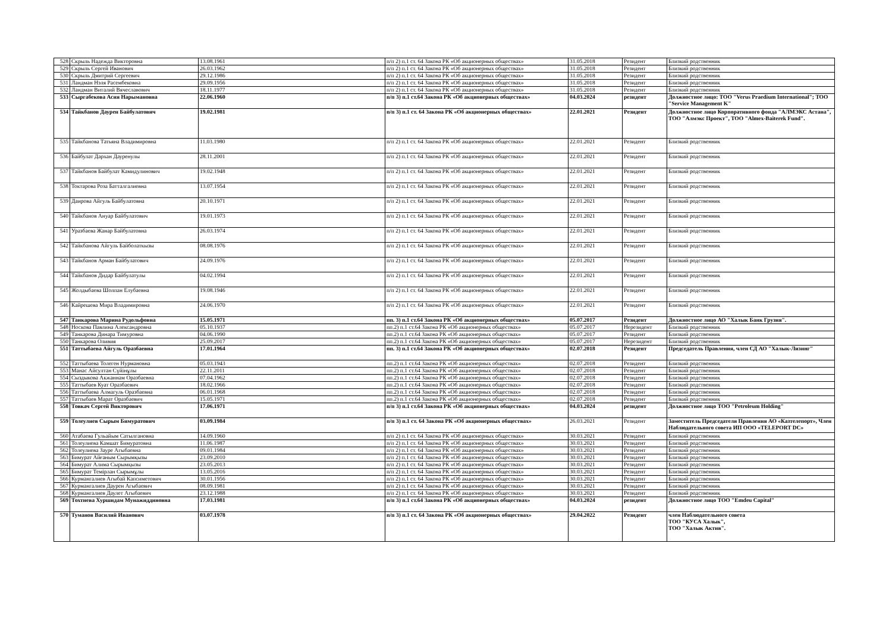| 528 | Скрыль Надежда Викторовна | 13.08.1961 | п/п 2) п.1 ст. 64 Закона РК «Об акционерных обществах» | 31.05.2018 | Резидент | Близкий родственник |
| 529 | Скрыль Сергей Иванович | 26.03.1962 | п/п 2) п.1 ст. 64 Закона РК «Об акционерных обществах» | 31.05.2018 | Резидент | Близкий родственник |
| 530 | Скрыль Дмитрий Сергеевич | 29.12.1986 | п/п 2) п.1 ст. 64 Закона РК «Об акционерных обществах» | 31.05.2018 | Резидент | Близкий родственник |
| 531 | Ландман Нэля Расембековна | 29.09.1956 | п/п 2) п.1 ст. 64 Закона РК «Об акционерных обществах» | 31.05.2018 | Резидент | Близкий родственник |
| 532 | Ландман Виталий Вячеславович | 18.11.1977 | п/п 2) п.1 ст. 64 Закона РК «Об акционерных обществах» | 31.05.2018 | Резидент | Близкий родственник |
| 533 | Сыргабекова Асия Нарымановна | 22.06.1960 | п/п 3) п.1 ст.64 Закона РК «Об акционерных обществах» | 04.03.2024 | резидент | Должностное лицо: ТОО "Verus Praedium International"; ТОО "Service Management K" |
| 534 | Тайкбанов Даурен Байбулатович | 19.02.1981 | п/п 3) п.1 ст. 64 Закона РК «Об акционерных обществах» | 22.01.2021 | Резидент | Должностное лицо Корпоративного фонда "АЛМЭКС Астана", ТОО "Алмэкс Проект", ТОО "Almex-Baiterek Fund". |
| 535 | Тайкбанова Татьяна Владимировна | 11.03.1980 | п/п 2) п.1 ст. 64 Закона РК «Об акционерных обществах» | 22.01.2021 | Резидент | Близкий родственник |
| 536 | Байбулат Дархан Дауренулы | 28.11.2001 | п/п 2) п.1 ст. 64 Закона РК «Об акционерных обществах» | 22.01.2021 | Резидент | Близкий родственник |
| 537 | Тайкбанов Байбулат Камидулинович | 19.02.1948 | п/п 2) п.1 ст. 64 Закона РК «Об акционерных обществах» | 22.01.2021 | Резидент | Близкий родственник |
| 538 | Токтарова Роза Батталгалиевна | 13.07.1954 | п/п 2) п.1 ст. 64 Закона РК «Об акционерных обществах» | 22.01.2021 | Резидент | Близкий родственник |
| 539 | Даирова Айгуль Байбулатовна | 20.10.1971 | п/п 2) п.1 ст. 64 Закона РК «Об акционерных обществах» | 22.01.2021 | Резидент | Близкий родственник |
| 540 | Тайкбанов Ануар Байбулатович | 19.01.1973 | п/п 2) п.1 ст. 64 Закона РК «Об акционерных обществах» | 22.01.2021 | Резидент | Близкий родственник |
| 541 | Уразбаева Жанар Байбулатовна | 26.03.1974 | п/п 2) п.1 ст. 64 Закона РК «Об акционерных обществах» | 22.01.2021 | Резидент | Близкий родственник |
| 542 | Тайкбанова Айгуль Байболаткызы | 08.08.1976 | п/п 2) п.1 ст. 64 Закона РК «Об акционерных обществах» | 22.01.2021 | Резидент | Близкий родственник |
| 543 | Тайкбанов Арман Байбулатович | 24.09.1976 | п/п 2) п.1 ст. 64 Закона РК «Об акционерных обществах» | 22.01.2021 | Резидент | Близкий родственник |
| 544 | Тайкбанов Дидар Байбулатулы | 04.02.1994 | п/п 2) п.1 ст. 64 Закона РК «Об акционерных обществах» | 22.01.2021 | Резидент | Близкий родственник |
| 545 | Жолдыбаева Шолпан Елубаевна | 19.08.1946 | п/п 2) п.1 ст. 64 Закона РК «Об акционерных обществах» | 22.01.2021 | Резидент | Близкий родственник |
| 546 | Кайрешева Мира Владимировна | 24.06.1970 | п/п 2) п.1 ст. 64 Закона РК «Об акционерных обществах» | 22.01.2021 | Резидент | Близкий родственник |
| 547 | Танкарова Марина Рудольфовна | 15.05.1971 | пп. 3) п.1 ст.64 Закона РК «Об акционерных обществах» | 05.07.2017 | Резидент | Должностное лицо АО "Халык Банк Грузия". |
| 548 | Носкова Павлина Александровна | 05.10.1937 | пп.2) п.1 ст.64 Закона РК «Об акционерных обществах» | 05.07.2017 | Нерезидент | Близкий родственник |
| 549 | Танкарова Динара Тимуровна | 04.06.1990 | пп.2) п.1 ст.64 Закона РК «Об акционерных обществах» | 05.07.2017 | Резидент | Близкий родственник |
| 550 | Танкарова Оливия | 25.09.2017 | пп.2) п.1 ст.64 Закона РК «Об акционерных обществах» | 05.07.2017 | Нерезидент | Близкий родственник |
| 551 | Таттыбаева Айгуль Оразбаевна | 17.01.1964 | пп. 3) п.1 ст.64 Закона РК «Об акционерных обществах» | 02.07.2018 | Резидент | Председатель Правления, член СД АО "Халык-Лизинг" |
| 552 | Таттыбаева Толеген Нурмановна | 05.03.1943 | пп.2) п.1 ст.64 Закона РК «Об акционерных обществах» | 02.07.2018 | Резидент | Близкий родственник |
| 553 | Манас Айсултан Сүйінұлы | 22.11.2011 | пп.2) п.1 ст.64 Закона РК «Об акционерных обществах» | 02.07.2018 | Резидент | Близкий родственник |
| 554 | Сыздыкова Акжаннам Оразбаевна | 07.04.1962 | пп.2) п.1 ст.64 Закона РК «Об акционерных обществах» | 02.07.2018 | Резидент | Близкий родственник |
| 555 | Таттыбаев Куат Оразбаевич | 18.02.1966 | пп.2) п.1 ст.64 Закона РК «Об акционерных обществах» | 02.07.2018 | Резидент | Близкий родственник |
| 556 | Таттыбаева Алмагуль Оразбаевна | 06.01.1968 | пп.2) п.1 ст.64 Закона РК «Об акционерных обществах» | 02.07.2018 | Резидент | Близкий родственник |
| 557 | Таттыбаев Марат Оразбаевич | 15.05.1971 | пп.2) п.1 ст.64 Закона РК «Об акционерных обществах» | 02.07.2018 | Резидент | Близкий родственник |
| 558 | Товкач Сергей Викторович | 17.06.1971 | п/п 3) п.1 ст.64 Закона РК «Об акционерных обществах» | 04.03.2024 | резидент | Должностное лицо ТОО "Petroleum Holding" |
| 559 | Толеулиев Сырым Бимуратович | 03.09.1984 | п/п 3) п.1 ст. 64 Закона РК «Об акционерных обществах» | 26.03.2021 | Резидент | Заместитель Председателя Правления АО «Казтелепорт», Член Наблюдательного совета ИП ООО «TELEPORT DC» |
| 560 | Атабаева Гульайым Сатылгановна | 14.09.1960 | п/п 2) п.1 ст. 64 Закона РК «Об акционерных обществах» | 30.03.2021 | Резидент | Близкий родственник |
| 561 | Толеулиева Камшат Бимуратовна | 11.06.1987 | п/п 2) п.1 ст. 64 Закона РК «Об акционерных обществах» | 30.03.2021 | Резидент | Близкий родственник |
| 562 | Толеулиева Зауре Агыбаевна | 09.01.1984 | п/п 2) п.1 ст. 64 Закона РК «Об акционерных обществах» | 30.03.2021 | Резидент | Близкий родственник |
| 563 | Бимурат Айғаным Сырымқызы | 23.09.2010 | п/п 2) п.1 ст. 64 Закона РК «Об акционерных обществах» | 30.03.2021 | Резидент | Близкий родственник |
| 564 | Бимурат Алима Сырымқызы | 23.05.2013 | п/п 2) п.1 ст. 64 Закона РК «Об акционерных обществах» | 30.03.2021 | Резидент | Близкий родственник |
| 565 | Бимурат Темірлан Сырымұлы | 13.05.2016 | п/п 2) п.1 ст. 64 Закона РК «Об акционерных обществах» | 30.03.2021 | Резидент | Близкий родственник |
| 566 | Курмангалиев Агыбай Капсиметович | 30.01.1956 | п/п 2) п.1 ст. 64 Закона РК «Об акционерных обществах» | 30.03.2021 | Резидент | Близкий родственник |
| 567 | Курмангалиев Даурен Агыбаевич | 08.09.1981 | п/п 2) п.1 ст. 64 Закона РК «Об акционерных обществах» | 30.03.2021 | Резидент | Близкий родственник |
| 568 | Курмангалиев Даулет Агыбаевич | 23.12.1988 | п/п 2) п.1 ст. 64 Закона РК «Об акционерных обществах» | 30.03.2021 | Резидент | Близкий родственник |
| 569 | Тохтиева Хуршидам Мунажиддиновна | 17.03.1981 | п/п 3) п.1 ст.64 Закона РК «Об акционерных обществах» | 04.03.2024 | резидент | Должностное лицо ТОО "Emdeu Capital" |
| 570 | Туманов Василий Иванович | 03.07.1978 | п/п 3) п.1 ст. 64 Закона РК «Об акционерных обществах» | 29.04.2022 | Резидент | член Наблюдательного совета ТОО "КУСА Халык", ТОО "Халык Актив". |